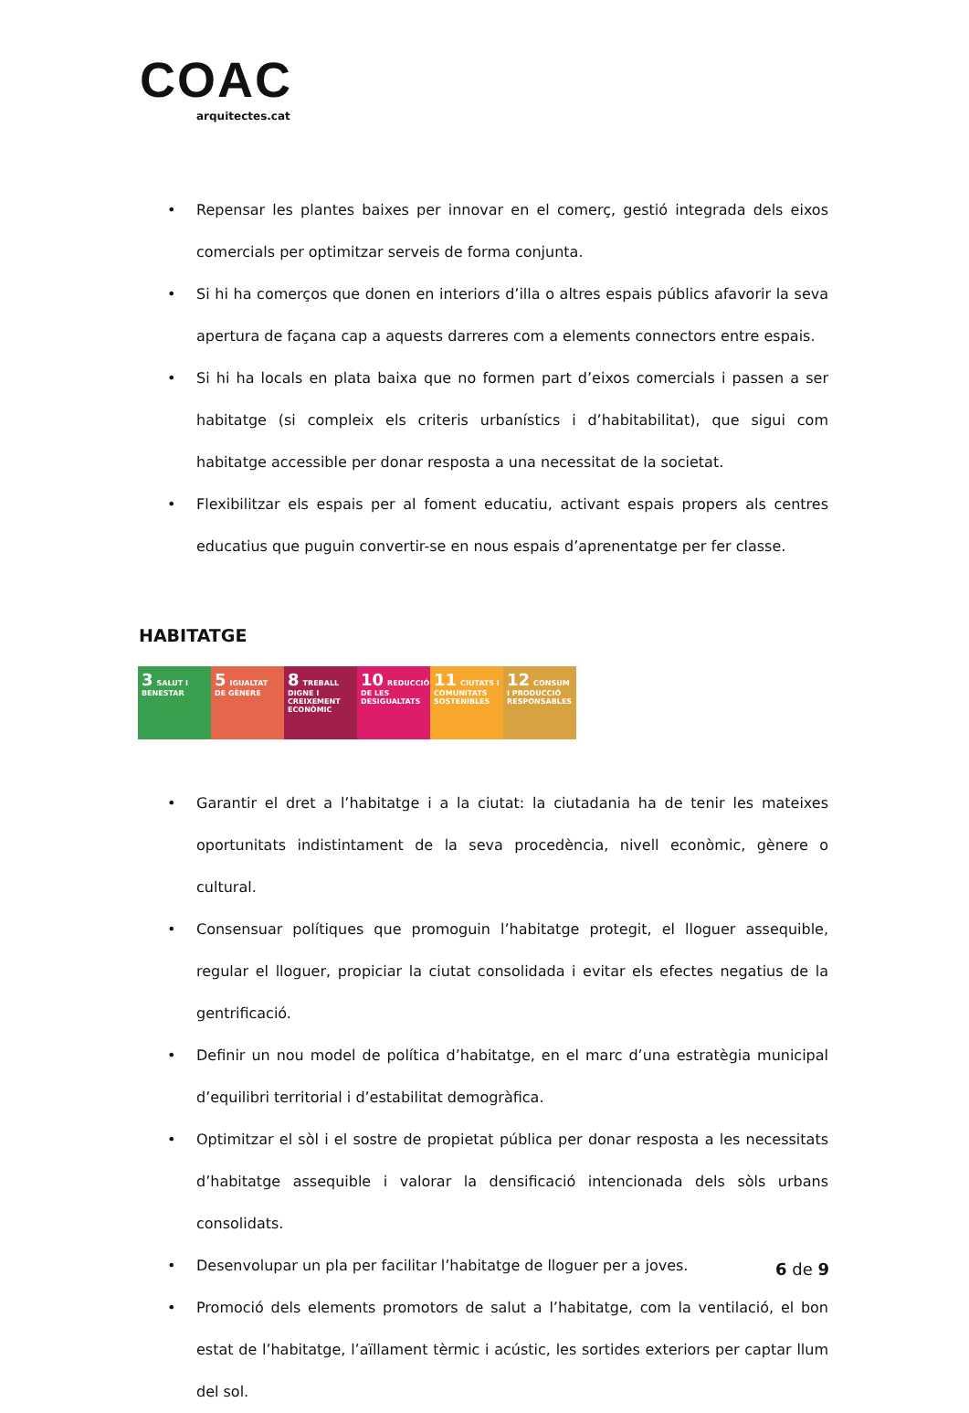COAC
arquitectes.cat
• Repensar les plantes baixes per innovar en el comerç, gestió integrada dels eixos comercials per optimitzar serveis de forma conjunta.
• Si hi ha comerços que donen en interiors d’illa o altres espais públics afavorir la seva apertura de façana cap a aquests darreres com a elements connectors entre espais.
• Si hi ha locals en plata baixa que no formen part d’eixos comercials i passen a ser habitatge (si compleix els criteris urbanístics i d’habitabilitat), que sigui com habitatge accessible per donar resposta a una necessitat de la societat.
• Flexibilitzar els espais per al foment educatiu, activant espais propers als centres educatius que puguin convertir-se en nous espais d’aprenentatge per fer classe.
HABITATGE
3 SALUT I BENESTAR
5 IGUALTAT DE GÈNERE
8 TREBALL DIGNE I CREIXEMENT ECONÒMIC
10 REDUCCIÓ DE LES DESIGUALTATS
11 CIUTATS I COMUNITATS SOSTENIBLES
12 CONSUM I PRODUCCIÓ RESPONSABLES
• Garantir el dret a l’habitatge i a la ciutat: la ciutadania ha de tenir les mateixes oportunitats indistintament de la seva procedència, nivell econòmic, gènere o cultural.
• Consensuar polítiques que promoguin l’habitatge protegit, el lloguer assequible, regular el lloguer, propiciar la ciutat consolidada i evitar els efectes negatius de la gentrificació.
• Definir un nou model de política d’habitatge, en el marc d’una estratègia municipal d’equilibri territorial i d’estabilitat demogràfica.
• Optimitzar el sòl i el sostre de propietat pública per donar resposta a les necessitats d’habitatge assequible i valorar la densificació intencionada dels sòls urbans consolidats.
• Desenvolupar un pla per facilitar l’habitatge de lloguer per a joves.
• Promoció dels elements promotors de salut a l’habitatge, com la ventilació, el bon estat de l’habitatge, l’aïllament tèrmic i acústic, les sortides exteriors per captar llum del sol.
6 de 9